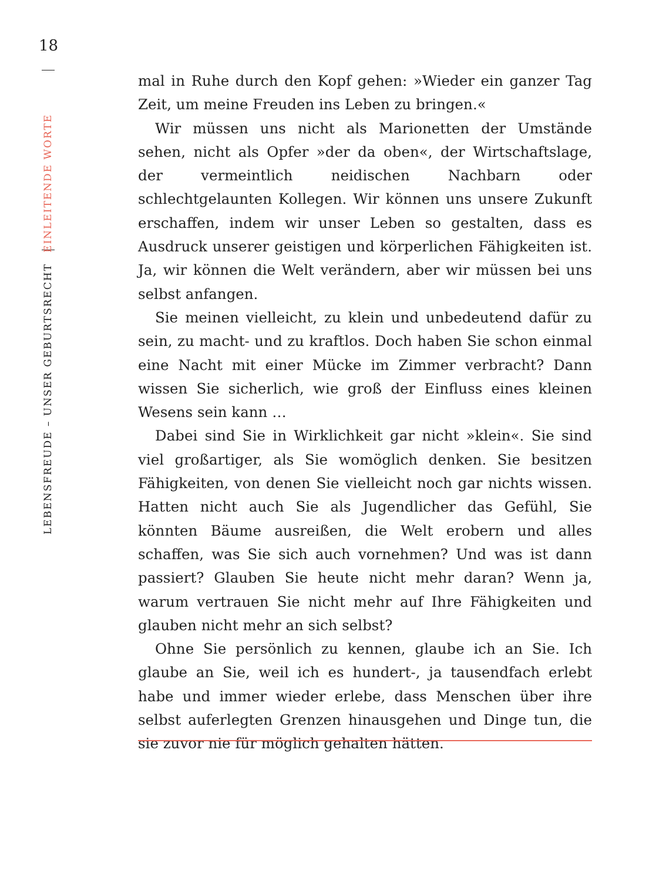18
LEBENSFREUDE – UNSER GEBURTSRECHT EINLEITENDE WORTE
mal in Ruhe durch den Kopf gehen: »Wieder ein ganzer Tag Zeit, um meine Freuden ins Leben zu bringen.«
Wir müssen uns nicht als Marionetten der Umstände sehen, nicht als Opfer »der da oben«, der Wirtschaftslage, der vermeintlich neidischen Nachbarn oder schlechtgelaunten Kollegen. Wir können uns unsere Zukunft erschaffen, indem wir unser Leben so gestalten, dass es Ausdruck unserer geistigen und körperlichen Fähigkeiten ist. Ja, wir können die Welt verändern, aber wir müssen bei uns selbst anfangen.
Sie meinen vielleicht, zu klein und unbedeutend dafür zu sein, zu macht- und zu kraftlos. Doch haben Sie schon einmal eine Nacht mit einer Mücke im Zimmer verbracht? Dann wissen Sie sicherlich, wie groß der Einfluss eines kleinen Wesens sein kann …
Dabei sind Sie in Wirklichkeit gar nicht »klein«. Sie sind viel großartiger, als Sie womöglich denken. Sie besitzen Fähigkeiten, von denen Sie vielleicht noch gar nichts wissen. Hatten nicht auch Sie als Jugendlicher das Gefühl, Sie könnten Bäume ausreißen, die Welt erobern und alles schaffen, was Sie sich auch vornehmen? Und was ist dann passiert? Glauben Sie heute nicht mehr daran? Wenn ja, warum vertrauen Sie nicht mehr auf Ihre Fähigkeiten und glauben nicht mehr an sich selbst?
Ohne Sie persönlich zu kennen, glaube ich an Sie. Ich glaube an Sie, weil ich es hundert-, ja tausendfach erlebt habe und immer wieder erlebe, dass Menschen über ihre selbst auferlegten Grenzen hinausgehen und Dinge tun, die sie zuvor nie für möglich gehalten hätten.